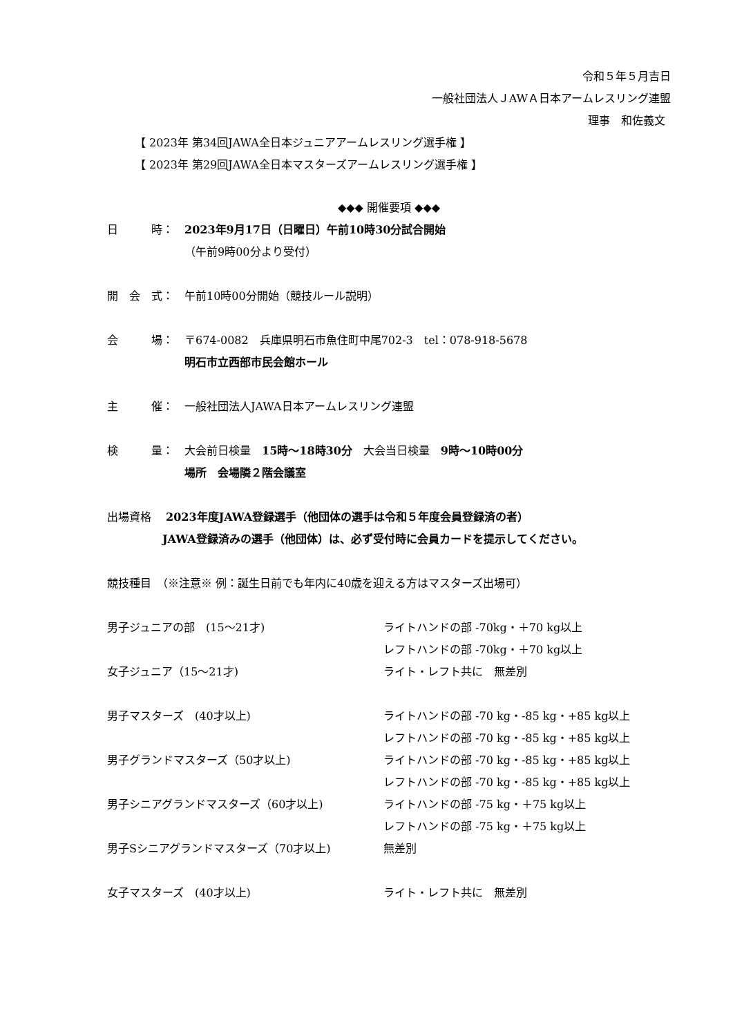令和５年５月吉日
一般社団法人ＪAWＡ日本アームレスリング連盟
理事　和佐義文
【 2023年 第34回JAWA全日本ジュニアアームレスリング選手権 】
【 2023年 第29回JAWA全日本マスターズアームレスリング選手権 】
◆◆◆ 開催要項 ◆◆◆
日　　　時： 2023年9月17日（日曜日）午前10時30分試合開始
（午前9時00分より受付）
開　会　式： 午前10時00分開始（競技ルール説明）
会　　　場： 〒674-0082　兵庫県明石市魚住町中尾702-3　tel：078-918-5678
明石市立西部市民会館ホール
主　　　催： 一般社団法人JAWA日本アームレスリング連盟
検　　　量： 大会前日検量　15時～18時30分　大会当日検量　9時～10時00分
場所　会場隣２階会議室
出場資格　 2023年度JAWA登録選手（他団体の選手は令和５年度会員登録済の者）
JAWA登録済みの選手（他団体）は、必ず受付時に会員カードを提示してください。
競技種目　（※注意※ 例：誕生日前でも年内に40歳を迎える方はマスターズ出場可）
男子ジュニアの部　(15～21才) ライトハンドの部 -70kg・＋70 kg以上
レフトハンドの部 -70kg・＋70 kg以上
女子ジュニア（15～21才) ライト・レフト共に　無差別
男子マスターズ　(40才以上) ライトハンドの部 -70 kg・-85 kg・+85 kg以上
レフトハンドの部 -70 kg・-85 kg・+85 kg以上
男子グランドマスターズ（50才以上) ライトハンドの部 -70 kg・-85 kg・+85 kg以上
レフトハンドの部 -70 kg・-85 kg・+85 kg以上
男子シニアグランドマスターズ（60才以上) ライトハンドの部 -75 kg・＋75 kg以上
レフトハンドの部 -75 kg・＋75 kg以上
男子Sシニアグランドマスターズ（70才以上) 無差別
女子マスターズ　(40才以上) ライト・レフト共に　無差別